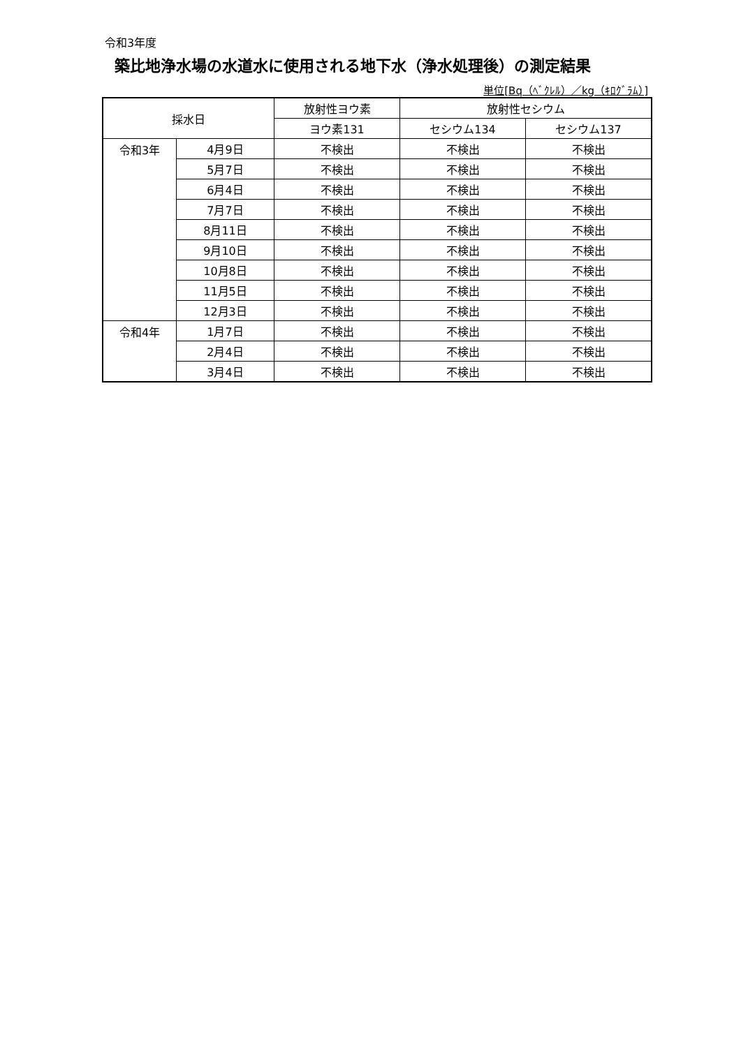令和3年度
築比地浄水場の水道水に使用される地下水（浄水処理後）の測定結果
単位[Bq（ﾍﾞｸﾚﾙ）／kg（ｷﾛｸﾞﾗﾑ）]
| 採水日 | | 放射性ヨウ素 | 放射性セシウム | |
| --- | --- | --- | --- | --- |
| | | ヨウ素131 | セシウム134 | セシウム137 |
| 令和3年 | 4月9日 | 不検出 | 不検出 | 不検出 |
| | 5月7日 | 不検出 | 不検出 | 不検出 |
| | 6月4日 | 不検出 | 不検出 | 不検出 |
| | 7月7日 | 不検出 | 不検出 | 不検出 |
| | 8月11日 | 不検出 | 不検出 | 不検出 |
| | 9月10日 | 不検出 | 不検出 | 不検出 |
| | 10月8日 | 不検出 | 不検出 | 不検出 |
| | 11月5日 | 不検出 | 不検出 | 不検出 |
| | 12月3日 | 不検出 | 不検出 | 不検出 |
| 令和4年 | 1月7日 | 不検出 | 不検出 | 不検出 |
| | 2月4日 | 不検出 | 不検出 | 不検出 |
| | 3月4日 | 不検出 | 不検出 | 不検出 |